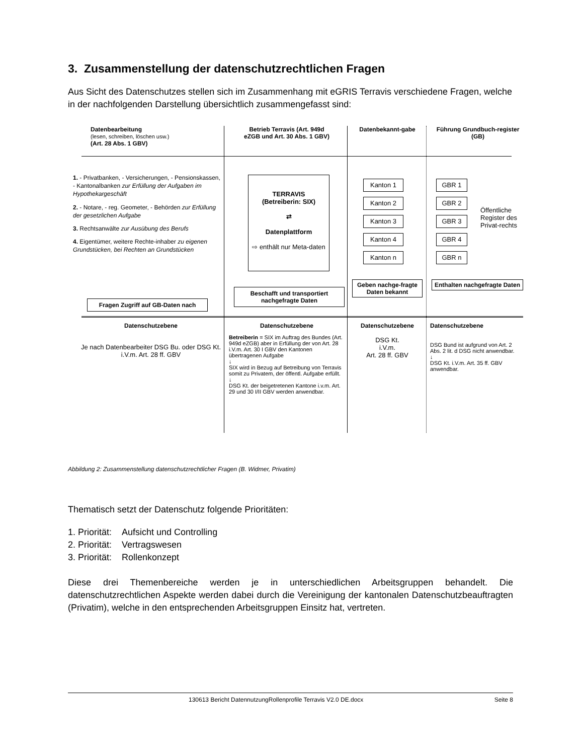3. Zusammenstellung der datenschutzrechtlichen Fragen
Aus Sicht des Datenschutzes stellen sich im Zusammenhang mit eGRIS Terravis verschiedene Fragen, welche in der nachfolgenden Darstellung übersichtlich zusammengefasst sind:
Datenbearbeitung
(lesen, schreiben, löschen usw.)
(Art. 28 Abs. 1 GBV)
Betrieb Terravis (Art. 949d eZGB und Art. 30 Abs. 1 GBV)
Datenbekannt-gabe
Führung Grundbuch-register (GB)
1. - Privatbanken, - Versicherungen, - Pensionskassen, - Kantonalbanken zur Erfüllung der Aufgaben im Hypothekargeschäft
2. - Notare, - reg. Geometer, - Behörden zur Erfüllung der gesetzlichen Aufgabe
3. Rechtsanwälte zur Ausübung des Berufs
4. Eigentümer, weitere Rechte-inhaber zu eigenen Grundstücken, bei Rechten an Grundstücken
Fragen Zugriff auf GB-Daten nach
TERRAVIS
(Betreiberin: SIX)
⇄
Datenplattform
⇨ enthält nur Meta-daten
Beschafft und transportiert nachgefragte Daten
Kanton 1
Kanton 2
Kanton 3
Kanton 4
Kanton n
GBR 1
GBR 2
GBR 3
GBR 4
GBR n
Öffentliche Register des Privat-rechts
Geben nachge-fragte Daten bekannt
Enthalten nachgefragte Daten
Datenschutzebene
Je nach Datenbearbeiter DSG Bu. oder DSG Kt. i.V.m. Art. 28 ff. GBV
Datenschutzebene
Betreiberin = SIX im Auftrag des Bundes (Art. 949d eZGB) aber in Erfüllung der von Art. 28 i.V.m. Art. 30 I GBV den Kantonen übertragenen Aufgabe
↓
SIX wird in Bezug auf Betreibung von Terravis somit zu Privatem, der öffentl. Aufgabe erfüllt.
↓
DSG Kt. der beigetretenen Kantone i.v.m. Art. 29 und 30 I/II GBV werden anwendbar.
Datenschutzebene
DSG Kt.
i.V.m.
Art. 28 ff. GBV
Datenschutzebene
DSG Bund ist aufgrund von Art. 2 Abs. 2 lit. d DSG nicht anwendbar.
↓
DSG Kt. i.V.m. Art. 35 ff. GBV anwendbar.
Abbildung 2: Zusammenstellung datenschutzrechtlicher Fragen (B. Widmer, Privatim)
Thematisch setzt der Datenschutz folgende Prioritäten:
1. Priorität: Aufsicht und Controlling
2. Priorität: Vertragswesen
3. Priorität: Rollenkonzept
Diese drei Themenbereiche werden je in unterschiedlichen Arbeitsgruppen behandelt. Die datenschutzrechtlichen Aspekte werden dabei durch die Vereinigung der kantonalen Datenschutzbeauftragten (Privatim), welche in den entsprechenden Arbeitsgruppen Einsitz hat, vertreten.
130613 Bericht DatennutzungRollenprofile Terravis V2.0 DE.docx Seite 8